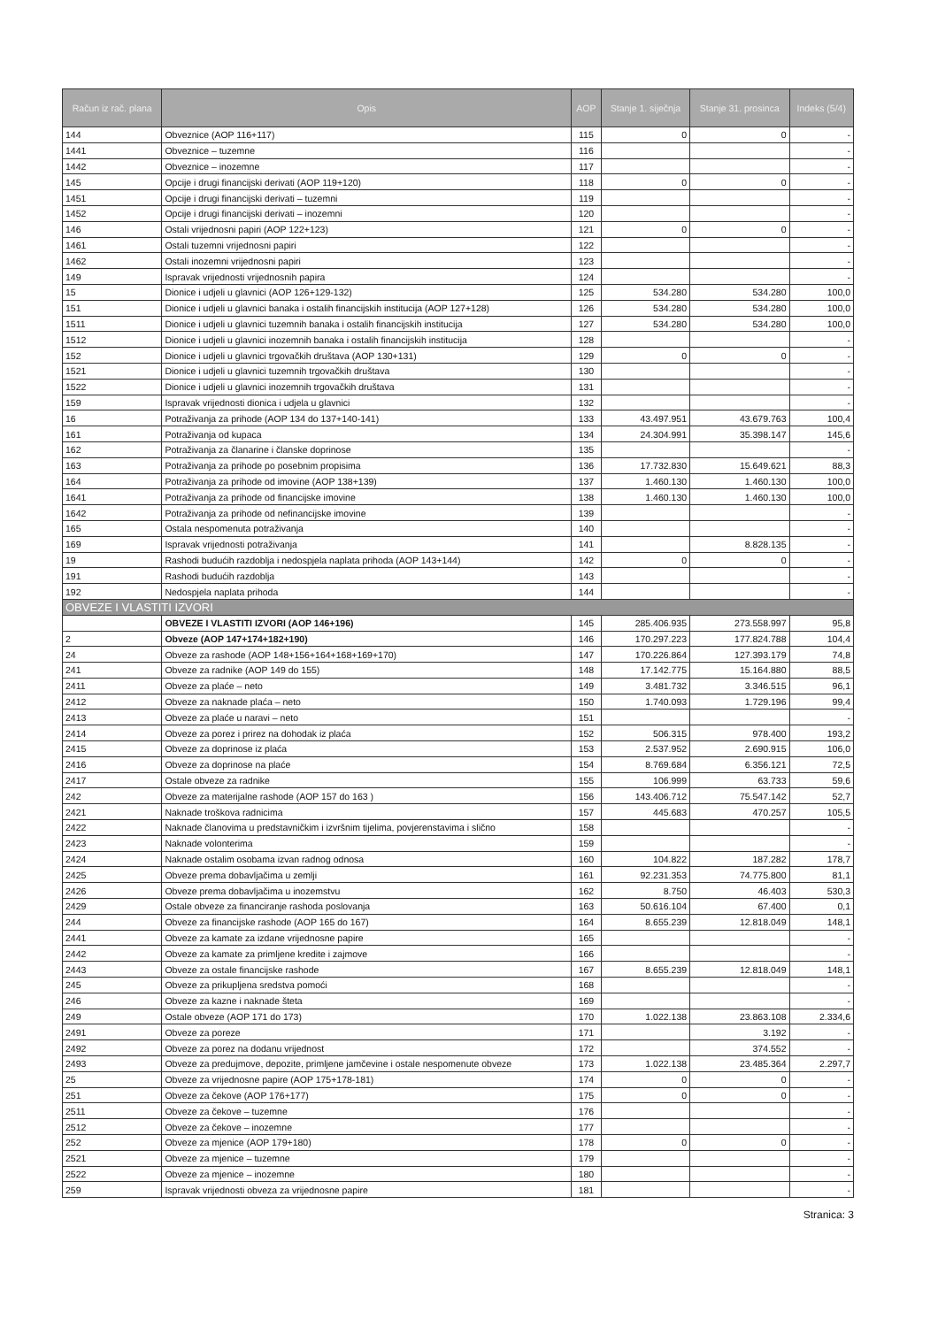| Račun iz rač. plana | Opis | AOP | Stanje 1. siječnja | Stanje 31. prosinca | Indeks (5/4) |
| --- | --- | --- | --- | --- | --- |
| 144 | Obveznice (AOP 116+117) | 115 | 0 | 0 | - |
| 1441 | Obveznice – tuzemne | 116 | | | - |
| 1442 | Obveznice – inozemne | 117 | | | - |
| 145 | Opcije i drugi financijski derivati (AOP 119+120) | 118 | 0 | 0 | - |
| 1451 | Opcije i drugi financijski derivati – tuzemni | 119 | | | - |
| 1452 | Opcije i drugi financijski derivati – inozemni | 120 | | | - |
| 146 | Ostali vrijednosni papiri (AOP 122+123) | 121 | 0 | 0 | - |
| 1461 | Ostali tuzemni vrijednosni papiri | 122 | | | - |
| 1462 | Ostali inozemni vrijednosni papiri | 123 | | | - |
| 149 | Ispravak vrijednosti vrijednosnih papira | 124 | | | - |
| 15 | Dionice i udjeli u glavnici (AOP 126+129-132) | 125 | 534.280 | 534.280 | 100,0 |
| 151 | Dionice i udjeli u glavnici banaka i ostalih financijskih institucija (AOP 127+128) | 126 | 534.280 | 534.280 | 100,0 |
| 1511 | Dionice i udjeli u glavnici tuzemnih banaka i ostalih financijskih institucija | 127 | 534.280 | 534.280 | 100,0 |
| 1512 | Dionice i udjeli u glavnici inozemnih banaka i ostalih financijskih institucija | 128 | | | - |
| 152 | Dionice i udjeli u glavnici trgovačkih društava (AOP 130+131) | 129 | 0 | 0 | - |
| 1521 | Dionice i udjeli u glavnici tuzemnih trgovačkih društava | 130 | | | - |
| 1522 | Dionice i udjeli u glavnici inozemnih trgovačkih društava | 131 | | | - |
| 159 | Ispravak vrijednosti dionica i udjela u glavnici | 132 | | | - |
| 16 | Potraživanja za prihode (AOP 134 do 137+140-141) | 133 | 43.497.951 | 43.679.763 | 100,4 |
| 161 | Potraživanja od kupaca | 134 | 24.304.991 | 35.398.147 | 145,6 |
| 162 | Potraživanja za članarine i članske doprinose | 135 | | | - |
| 163 | Potraživanja za prihode po posebnim propisima | 136 | 17.732.830 | 15.649.621 | 88,3 |
| 164 | Potraživanja za prihode od imovine (AOP 138+139) | 137 | 1.460.130 | 1.460.130 | 100,0 |
| 1641 | Potraživanja za prihode od financijske imovine | 138 | 1.460.130 | 1.460.130 | 100,0 |
| 1642 | Potraživanja za prihode od nefinancijske imovine | 139 | | | - |
| 165 | Ostala nespomenuta potraživanja | 140 | | | - |
| 169 | Ispravak vrijednosti potraživanja | 141 | | 8.828.135 | - |
| 19 | Rashodi budućih razdoblja i nedospjela naplata prihoda (AOP 143+144) | 142 | 0 | 0 | - |
| 191 | Rashodi budućih razdoblja | 143 | | | - |
| 192 | Nedospjela naplata prihoda | 144 | | | - |
| OBVEZE I VLASTITI IZVORI | | | | | |
| | OBVEZE I VLASTITI IZVORI (AOP 146+196) | 145 | 285.406.935 | 273.558.997 | 95,8 |
| 2 | Obveze (AOP 147+174+182+190) | 146 | 170.297.223 | 177.824.788 | 104,4 |
| 24 | Obveze za rashode (AOP 148+156+164+168+169+170) | 147 | 170.226.864 | 127.393.179 | 74,8 |
| 241 | Obveze za radnike (AOP 149 do 155) | 148 | 17.142.775 | 15.164.880 | 88,5 |
| 2411 | Obveze za plaće – neto | 149 | 3.481.732 | 3.346.515 | 96,1 |
| 2412 | Obveze za naknade plaća – neto | 150 | 1.740.093 | 1.729.196 | 99,4 |
| 2413 | Obveze za plaće u naravi – neto | 151 | | | - |
| 2414 | Obveze za porez i prirez na dohodak iz plaća | 152 | 506.315 | 978.400 | 193,2 |
| 2415 | Obveze za doprinose iz plaća | 153 | 2.537.952 | 2.690.915 | 106,0 |
| 2416 | Obveze za doprinose na plaće | 154 | 8.769.684 | 6.356.121 | 72,5 |
| 2417 | Ostale obveze za radnike | 155 | 106.999 | 63.733 | 59,6 |
| 242 | Obveze za materijalne rashode (AOP 157 do 163 ) | 156 | 143.406.712 | 75.547.142 | 52,7 |
| 2421 | Naknade troškova radnicima | 157 | 445.683 | 470.257 | 105,5 |
| 2422 | Naknade članovima u predstavničkim i izvršnim tijelima, povjerenstavima i slično | 158 | | | - |
| 2423 | Naknade volonterima | 159 | | | - |
| 2424 | Naknade ostalim osobama izvan radnog odnosa | 160 | 104.822 | 187.282 | 178,7 |
| 2425 | Obveze prema dobavljačima u zemlji | 161 | 92.231.353 | 74.775.800 | 81,1 |
| 2426 | Obveze prema dobavljačima u inozemstvu | 162 | 8.750 | 46.403 | 530,3 |
| 2429 | Ostale obveze za financiranje rashoda poslovanja | 163 | 50.616.104 | 67.400 | 0,1 |
| 244 | Obveze za financijske rashode (AOP 165 do 167) | 164 | 8.655.239 | 12.818.049 | 148,1 |
| 2441 | Obveze za kamate za izdane vrijednosne papire | 165 | | | - |
| 2442 | Obveze za kamate za primljene kredite i zajmove | 166 | | | - |
| 2443 | Obveze za ostale financijske rashode | 167 | 8.655.239 | 12.818.049 | 148,1 |
| 245 | Obveze za prikupljena sredstva pomoći | 168 | | | - |
| 246 | Obveze za kazne i naknade šteta | 169 | | | - |
| 249 | Ostale obveze (AOP 171 do 173) | 170 | 1.022.138 | 23.863.108 | 2.334,6 |
| 2491 | Obveze za poreze | 171 | | 3.192 | - |
| 2492 | Obveze za porez na dodanu vrijednost | 172 | | 374.552 | - |
| 2493 | Obveze za predujmove, depozite, primljene jamčevine i ostale nespomenute obveze | 173 | 1.022.138 | 23.485.364 | 2.297,7 |
| 25 | Obveze za vrijednosne papire (AOP 175+178-181) | 174 | 0 | 0 | - |
| 251 | Obveze za čekove (AOP 176+177) | 175 | 0 | 0 | - |
| 2511 | Obveze za čekove – tuzemne | 176 | | | - |
| 2512 | Obveze za čekove – inozemne | 177 | | | - |
| 252 | Obveze za mjenice (AOP 179+180) | 178 | 0 | 0 | - |
| 2521 | Obveze za mjenice – tuzemne | 179 | | | - |
| 2522 | Obveze za mjenice – inozemne | 180 | | | - |
| 259 | Ispravak vrijednosti obveza za vrijednosne papire | 181 | | | - |
Stranica: 3